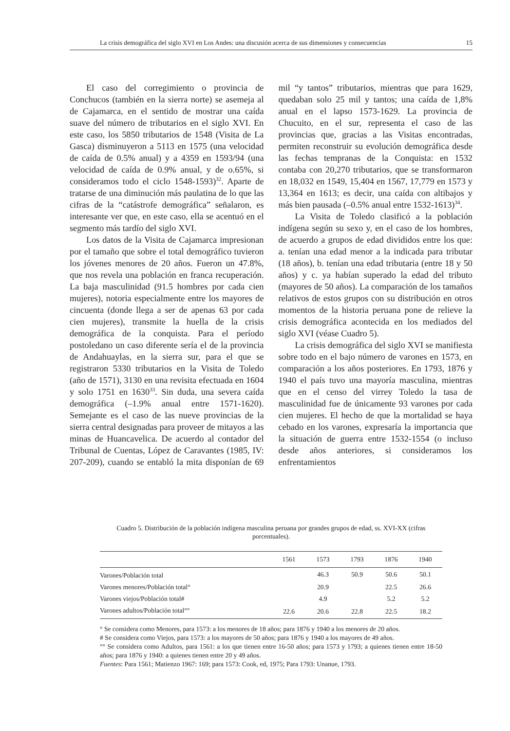La crisis demográfica del siglo XVI en Los Andes: una discusión acerca de sus dimensiones y consecuencias 15
El caso del corregimiento o provincia de Conchucos (también en la sierra norte) se asemeja al de Cajamarca, en el sentido de mostrar una caída suave del número de tributarios en el siglo XVI. En este caso, los 5850 tributarios de 1548 (Visita de La Gasca) disminuyeron a 5113 en 1575 (una velocidad de caída de 0.5% anual) y a 4359 en 1593/94 (una velocidad de caída de 0.9% anual, y de o.65%, si consideramos todo el ciclo 1548-1593)<sup>32</sup>. Aparte de tratarse de una diminución más paulatina de lo que las cifras de la “catástrofe demográfica” señalaron, es interesante ver que, en este caso, ella se acentuó en el segmento más tardío del siglo XVI.
Los datos de la Visita de Cajamarca impresionan por el tamaño que sobre el total demográfico tuvieron los jóvenes menores de 20 años. Fueron un 47.8%, que nos revela una población en franca recuperación. La baja masculinidad (91.5 hombres por cada cien mujeres), notoria especialmente entre los mayores de cincuenta (donde llega a ser de apenas 63 por cada cien mujeres), transmite la huella de la crisis demográfica de la conquista. Para el período postoledano un caso diferente sería el de la provincia de Andahuaylas, en la sierra sur, para el que se registraron 5330 tributarios en la Visita de Toledo (año de 1571), 3130 en una revisita efectuada en 1604 y solo 1751 en 1630<sup>33</sup>. Sin duda, una severa caída demográfica (–1.9% anual entre 1571-1620). Semejante es el caso de las nueve provincias de la sierra central designadas para proveer de mitayos a las minas de Huancavelica. De acuerdo al contador del Tribunal de Cuentas, López de Caravantes (1985, IV: 207-209), cuando se entabló la mita disponían de 69 mil “y tantos” tributarios, mientras que para 1629, quedaban solo 25 mil y tantos; una caída de 1,8% anual en el lapso 1573-1629. La provincia de Chucuito, en el sur, representa el caso de las provincias que, gracias a las Visitas encontradas, permiten reconstruir su evolución demográfica desde las fechas tempranas de la Conquista: en 1532 contaba con 20,270 tributarios, que se transformaron en 18,032 en 1549, 15,404 en 1567, 17,779 en 1573 y 13,364 en 1613; es decir, una caída con altibajos y más bien pausada (–0.5% anual entre 1532-1613)<sup>34</sup>.
La Visita de Toledo clasificó a la población indígena según su sexo y, en el caso de los hombres, de acuerdo a grupos de edad divididos entre los que: a. tenían una edad menor a la indicada para tributar (18 años), b. tenían una edad tributaria (entre 18 y 50 años) y c. ya habían superado la edad del tributo (mayores de 50 años). La comparación de los tamaños relativos de estos grupos con su distribución en otros momentos de la historia peruana pone de relieve la crisis demográfica acontecida en los mediados del siglo XVI (véase Cuadro 5).
La crisis demográfica del siglo XVI se manifiesta sobre todo en el bajo número de varones en 1573, en comparación a los años posteriores. En 1793, 1876 y 1940 el país tuvo una mayoría masculina, mientras que en el censo del virrey Toledo la tasa de masculinidad fue de únicamente 93 varones por cada cien mujeres. El hecho de que la mortalidad se haya cebado en los varones, expresaría la importancia que la situación de guerra entre 1532-1554 (o incluso desde años anteriores, si consideramos los enfrentamientos
Cuadro 5. Distribución de la población indígena masculina peruana por grandes grupos de edad, ss. XVI-XX (cifras porcentuales).
| | 1561 | 1573 | 1793 | 1876 | 1940 |
| --- | --- | --- | --- | --- | --- |
| Varones/Población total | | 46.3 | 50.9 | 50.6 | 50.1 |
| Varones menores/Población total° | | 20.9 | | 22.5 | 26.6 |
| Varones viejos/Población total# | | 4.9 | | 5.2 | 5.2 |
| Varones adultos/Población total°° | 22.6 | 20.6 | 22.8 | 22.5 | 18.2 |
° Se considera como Menores, para 1573: a los menores de 18 años; para 1876 y 1940 a los menores de 20 años.
# Se considera como Viejos, para 1573: a los mayores de 50 años; para 1876 y 1940 a los mayores de 49 años.
°° Se considera como Adultos, para 1561: a los que tienen entre 16-50 años; para 1573 y 1793; a quienes tienen entre 18-50 años; para 1876 y 1940: a quienes tienen entre 20 y 49 años.
Fuentes: Para 1561; Matienzo 1967: 169; para 1573: Cook, ed, 1975; Para 1793: Unanue, 1793.